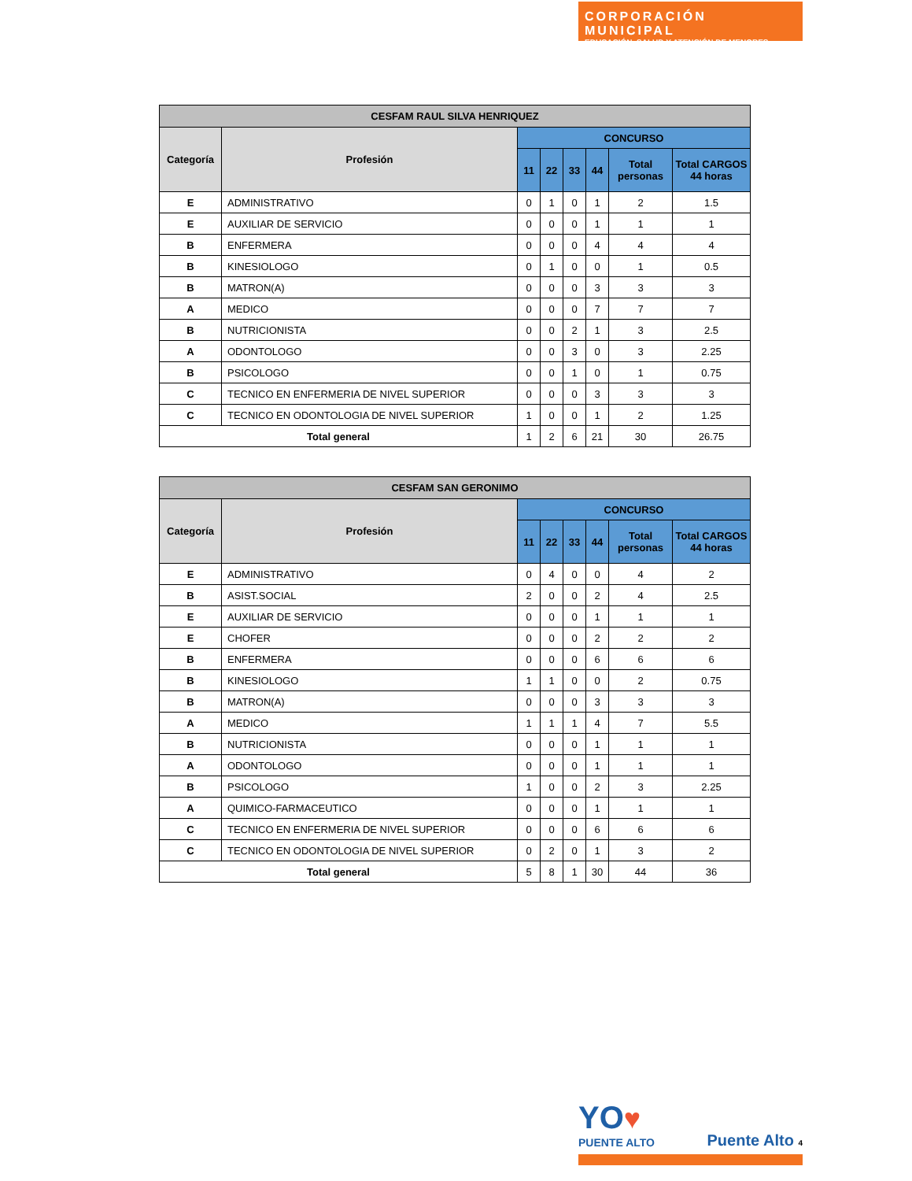CORPORACIÓN MUNICIPAL
EDUCACIÓN, SALUD Y ATENCIÓN DE MENORES
| CESFAM RAUL SILVA HENRIQUEZ | | | | | | | |
| --- | --- | --- | --- | --- | --- | --- | --- |
| Categoría | Profesión | CONCURSO | | | | | |
| | | 11 | 22 | 33 | 44 | Total personas | Total CARGOS 44 horas |
| E | ADMINISTRATIVO | 0 | 1 | 0 | 1 | 2 | 1.5 |
| E | AUXILIAR DE SERVICIO | 0 | 0 | 0 | 1 | 1 | 1 |
| B | ENFERMERA | 0 | 0 | 0 | 4 | 4 | 4 |
| B | KINESIOLOGO | 0 | 1 | 0 | 0 | 1 | 0.5 |
| B | MATRON(A) | 0 | 0 | 0 | 3 | 3 | 3 |
| A | MEDICO | 0 | 0 | 0 | 7 | 7 | 7 |
| B | NUTRICIONISTA | 0 | 0 | 2 | 1 | 3 | 2.5 |
| A | ODONTOLOGO | 0 | 0 | 3 | 0 | 3 | 2.25 |
| B | PSICOLOGO | 0 | 0 | 1 | 0 | 1 | 0.75 |
| C | TECNICO EN ENFERMERIA DE NIVEL SUPERIOR | 0 | 0 | 0 | 3 | 3 | 3 |
| C | TECNICO EN ODONTOLOGIA DE NIVEL SUPERIOR | 1 | 0 | 0 | 1 | 2 | 1.25 |
| Total general | | 1 | 2 | 6 | 21 | 30 | 26.75 |
| CESFAM SAN GERONIMO | | | | | | | |
| --- | --- | --- | --- | --- | --- | --- | --- |
| Categoría | Profesión | CONCURSO | | | | | |
| | | 11 | 22 | 33 | 44 | Total personas | Total CARGOS 44 horas |
| E | ADMINISTRATIVO | 0 | 4 | 0 | 0 | 4 | 2 |
| B | ASIST.SOCIAL | 2 | 0 | 0 | 2 | 4 | 2.5 |
| E | AUXILIAR DE SERVICIO | 0 | 0 | 0 | 1 | 1 | 1 |
| E | CHOFER | 0 | 0 | 0 | 2 | 2 | 2 |
| B | ENFERMERA | 0 | 0 | 0 | 6 | 6 | 6 |
| B | KINESIOLOGO | 1 | 1 | 0 | 0 | 2 | 0.75 |
| B | MATRON(A) | 0 | 0 | 0 | 3 | 3 | 3 |
| A | MEDICO | 1 | 1 | 1 | 4 | 7 | 5.5 |
| B | NUTRICIONISTA | 0 | 0 | 0 | 1 | 1 | 1 |
| A | ODONTOLOGO | 0 | 0 | 0 | 1 | 1 | 1 |
| B | PSICOLOGO | 1 | 0 | 0 | 2 | 3 | 2.25 |
| A | QUIMICO-FARMACEUTICO | 0 | 0 | 0 | 1 | 1 | 1 |
| C | TECNICO EN ENFERMERIA DE NIVEL SUPERIOR | 0 | 0 | 0 | 6 | 6 | 6 |
| C | TECNICO EN ODONTOLOGIA DE NIVEL SUPERIOR | 0 | 2 | 0 | 1 | 3 | 2 |
| Total general | | 5 | 8 | 1 | 30 | 44 | 36 |
YO♥
PUENTE ALTO
Puente Alto 4